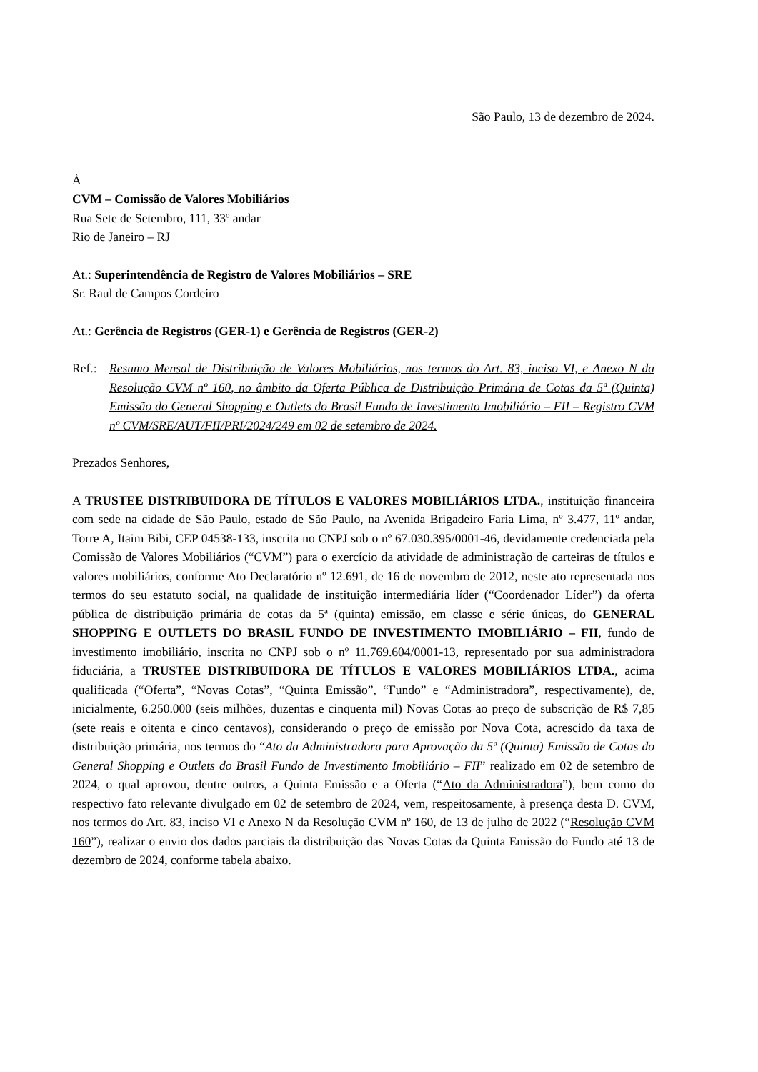São Paulo, 13 de dezembro de 2024.
À
CVM – Comissão de Valores Mobiliários
Rua Sete de Setembro, 111, 33º andar
Rio de Janeiro – RJ
At.: Superintendência de Registro de Valores Mobiliários – SRE
Sr. Raul de Campos Cordeiro
At.: Gerência de Registros (GER-1) e Gerência de Registros (GER-2)
Ref.: Resumo Mensal de Distribuição de Valores Mobiliários, nos termos do Art. 83, inciso VI, e Anexo N da Resolução CVM nº 160, no âmbito da Oferta Pública de Distribuição Primária de Cotas da 5ª (Quinta) Emissão do General Shopping e Outlets do Brasil Fundo de Investimento Imobiliário – FII – Registro CVM nº CVM/SRE/AUT/FII/PRI/2024/249 em 02 de setembro de 2024.
Prezados Senhores,
A TRUSTEE DISTRIBUIDORA DE TÍTULOS E VALORES MOBILIÁRIOS LTDA., instituição financeira com sede na cidade de São Paulo, estado de São Paulo, na Avenida Brigadeiro Faria Lima, nº 3.477, 11º andar, Torre A, Itaim Bibi, CEP 04538-133, inscrita no CNPJ sob o nº 67.030.395/0001-46, devidamente credenciada pela Comissão de Valores Mobiliários (“CVM”) para o exercício da atividade de administração de carteiras de títulos e valores mobiliários, conforme Ato Declaratório nº 12.691, de 16 de novembro de 2012, neste ato representada nos termos do seu estatuto social, na qualidade de instituição intermediária líder (“Coordenador Líder”) da oferta pública de distribuição primária de cotas da 5ª (quinta) emissão, em classe e série únicas, do GENERAL SHOPPING E OUTLETS DO BRASIL FUNDO DE INVESTIMENTO IMOBILIÁRIO – FII, fundo de investimento imobiliário, inscrita no CNPJ sob o nº 11.769.604/0001-13, representado por sua administradora fiduciária, a TRUSTEE DISTRIBUIDORA DE TÍTULOS E VALORES MOBILIÁRIOS LTDA., acima qualificada (“Oferta”, “Novas Cotas”, “Quinta Emissão”, “Fundo” e “Administradora”, respectivamente), de, inicialmente, 6.250.000 (seis milhões, duzentas e cinquenta mil) Novas Cotas ao preço de subscrição de R$ 7,85 (sete reais e oitenta e cinco centavos), considerando o preço de emissão por Nova Cota, acrescido da taxa de distribuição primária, nos termos do “Ato da Administradora para Aprovação da 5ª (Quinta) Emissão de Cotas do General Shopping e Outlets do Brasil Fundo de Investimento Imobiliário – FII” realizado em 02 de setembro de 2024, o qual aprovou, dentre outros, a Quinta Emissão e a Oferta (“Ato da Administradora”), bem como do respectivo fato relevante divulgado em 02 de setembro de 2024, vem, respeitosamente, à presença desta D. CVM, nos termos do Art. 83, inciso VI e Anexo N da Resolução CVM nº 160, de 13 de julho de 2022 (“Resolução CVM 160”), realizar o envio dos dados parciais da distribuição das Novas Cotas da Quinta Emissão do Fundo até 13 de dezembro de 2024, conforme tabela abaixo.